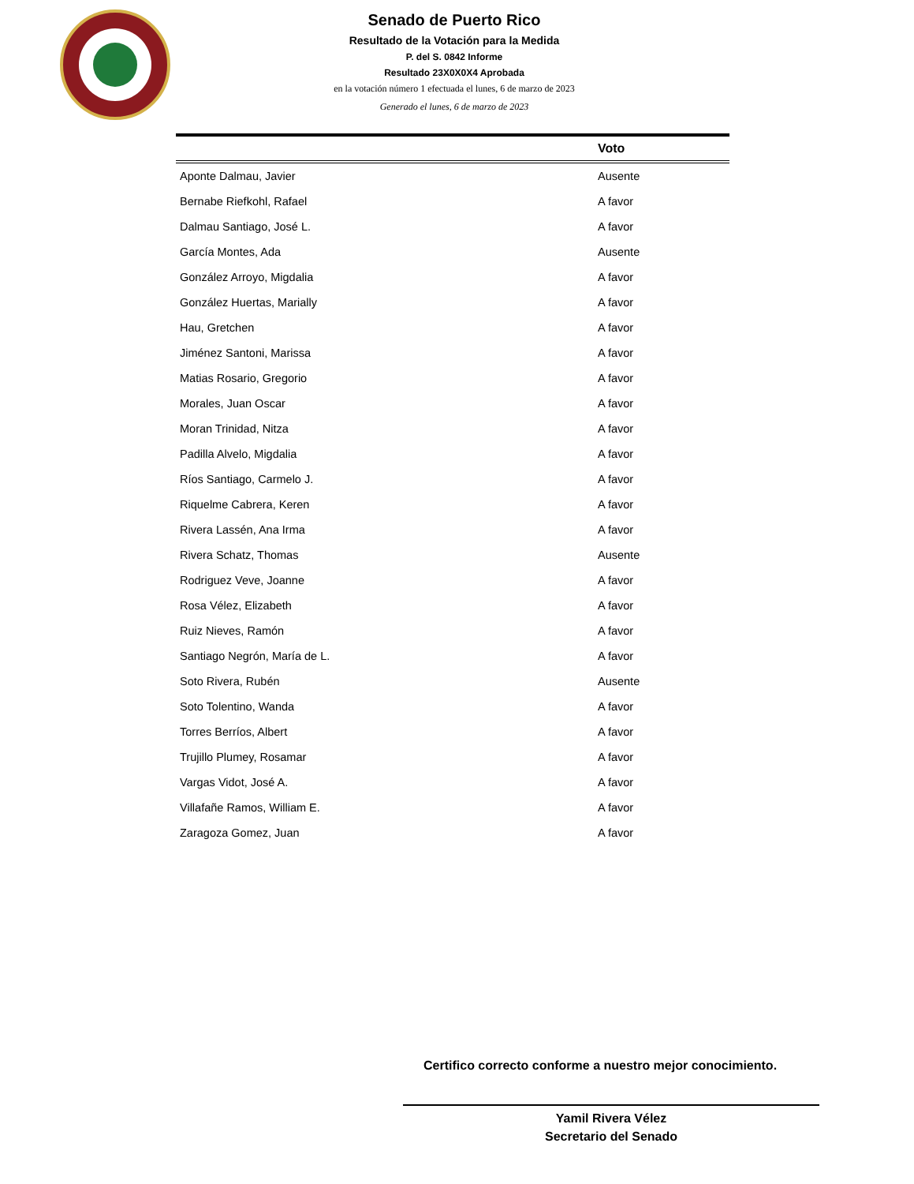Senado de Puerto Rico
Resultado de la Votación para la Medida
P. del S. 0842 Informe
Resultado 23X0X0X4 Aprobada
en la votación número 1 efectuada el lunes, 6 de marzo de 2023
Generado el lunes, 6 de marzo de 2023
| | Voto |
| --- | --- |
| Aponte Dalmau, Javier | Ausente |
| Bernabe Riefkohl, Rafael | A favor |
| Dalmau Santiago, José L. | A favor |
| García Montes, Ada | Ausente |
| González Arroyo, Migdalia | A favor |
| González Huertas, Marially | A favor |
| Hau, Gretchen | A favor |
| Jiménez Santoni, Marissa | A favor |
| Matias Rosario, Gregorio | A favor |
| Morales, Juan Oscar | A favor |
| Moran Trinidad, Nitza | A favor |
| Padilla Alvelo, Migdalia | A favor |
| Ríos Santiago, Carmelo J. | A favor |
| Riquelme Cabrera, Keren | A favor |
| Rivera Lassén, Ana Irma | A favor |
| Rivera Schatz, Thomas | Ausente |
| Rodriguez Veve, Joanne | A favor |
| Rosa Vélez, Elizabeth | A favor |
| Ruiz Nieves, Ramón | A favor |
| Santiago Negrón, María de L. | A favor |
| Soto Rivera, Rubén | Ausente |
| Soto Tolentino, Wanda | A favor |
| Torres Berríos, Albert | A favor |
| Trujillo Plumey, Rosamar | A favor |
| Vargas Vidot, José A. | A favor |
| Villafañe Ramos, William E. | A favor |
| Zaragoza Gomez, Juan | A favor |
Certifico correcto conforme a nuestro mejor conocimiento.
Yamil Rivera Vélez
Secretario del Senado